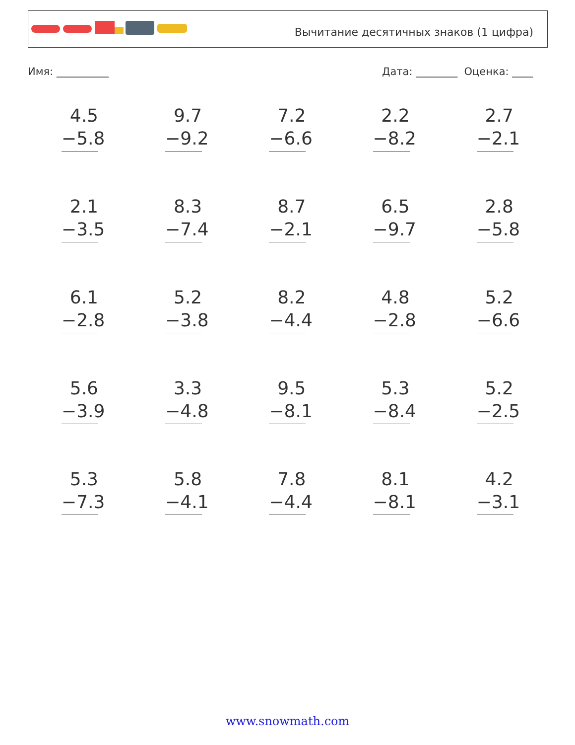Вычитание десятичных знаков (1 цифра)
Имя: __________ Дата: ________ Оценка: ____
4.5
−5.8
9.7
−9.2
7.2
−6.6
2.2
−8.2
2.7
−2.1
2.1
−3.5
8.3
−7.4
8.7
−2.1
6.5
−9.7
2.8
−5.8
6.1
−2.8
5.2
−3.8
8.2
−4.4
4.8
−2.8
5.2
−6.6
5.6
−3.9
3.3
−4.8
9.5
−8.1
5.3
−8.4
5.2
−2.5
5.3
−7.3
5.8
−4.1
7.8
−4.4
8.1
−8.1
4.2
−3.1
www.snowmath.com